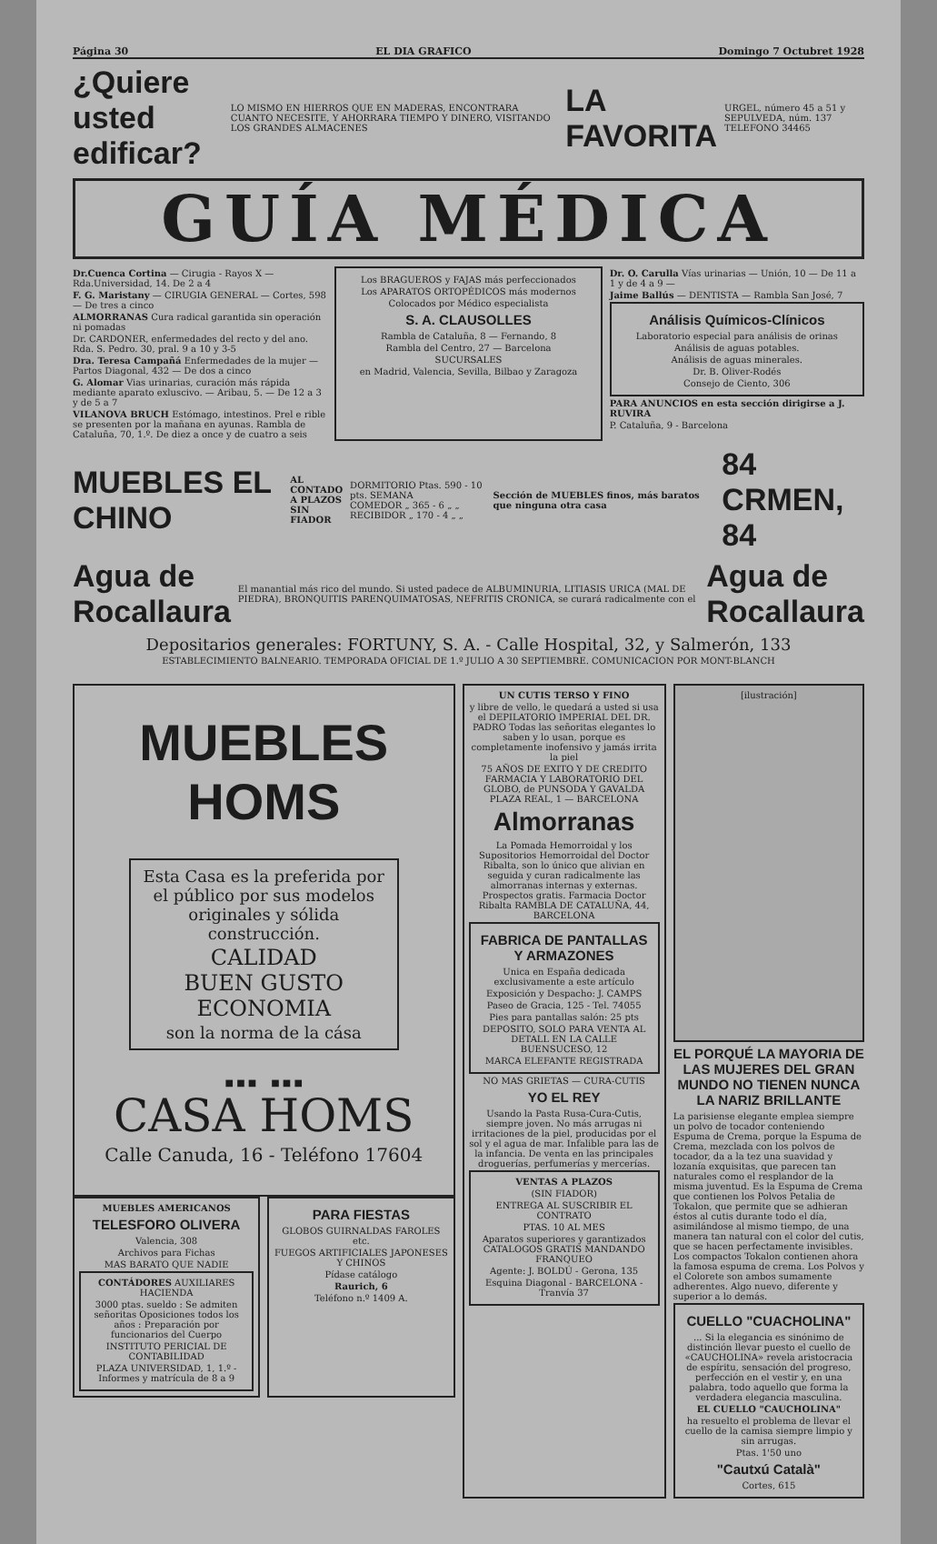Página 30 EL DIA GRAFICO Domingo 7 Octubret 1928
¿Quiere usted edificar? LO MISMO EN HIERROS QUE EN MADERAS, ENCONTRARA CUANTO NECESITE, Y AHORRARA TIEMPO Y DINERO, VISITANDO LOS GRANDES ALMACENES LA FAVORITA URGEL, número 45 a 51 y SEPULVEDA, núm. 137 TELEFONO 34465
GUÍA MÉDICA
Dr.Cuenca Cortina — Cirugia - Rayos X — Rda.Universidad, 14. De 2 a 4
F. G. Maristany — CIRUGIA GENERAL — Cortes, 598 — De tres a cinco
ALMORRANAS Cura radical garantida sin operación ni pomadas
Dr. CARDONER, enfermedades del recto y del ano. Rda. S. Pedro. 30, pral. 9 a 10 y 3-5
Dra. Teresa Campañá Enfermedades de la mujer — Partos Diagonal, 432 — De dos a cinco
G. Alomar Vias urinarias, curación más rápida mediante aparato exluscivo. — Aribau, 5. — De 12 a 3 y de 5 a 7
VILANOVA BRUCH Estómago, intestinos. Prel e rible se presenten por la mañana en ayunas. Rambla de Cataluña, 70, 1.º. De diez a once y de cuatro a seis
Los BRAGUEROS y FAJAS más perfeccionados
Los APARATOS ORTOPÉDICOS más modernos
Colocados por Médico especialista
S. A. CLAUSOLLES
Rambla de Cataluña, 8 — Fernando, 8
Rambla del Centro, 27 — Barcelona
SUCURSALES
en Madrid, Valencia, Sevilla, Bilbao y Zaragoza
Dr. O. Carulla Vías urinarias — Unión, 10 — De 11 a 1 y de 4 a 9 —
Jaime Ballús — DENTISTA — Rambla San José, 7
Análisis Químicos-Clínicos
Laboratorio especial para análisis de orinas
Análisis de aguas potables.
Análisis de aguas minerales.
Dr. B. Oliver-Rodés
Consejo de Ciento, 306
PARA ANUNCIOS en esta sección dirigirse a J. RUVIRA
P. Cataluña, 9 - Barcelona
MUEBLES EL CHINO AL CONTADO
A PLAZOS
SIN FIADOR DORMITORIO Ptas. 590 - 10 pts. SEMANA
COMEDOR „ 365 - 6 „ „
RECIBIDOR „ 170 - 4 „ „ Sección de MUEBLES finos, más baratos que ninguna otra casa 84 CRMEN, 84
Agua de Rocallaura El manantial más rico del mundo. Si usted padece de ALBUMINURIA, LITIASIS URICA (MAL DE PIEDRA), BRONQUITIS PARENQUIMATOSAS, NEFRITIS CRONICA, se curará radicalmente con el Agua de Rocallaura
Depositarios generales: FORTUNY, S. A. - Calle Hospital, 32, y Salmerón, 133
ESTABLECIMIENTO BALNEARIO. TEMPORADA OFICIAL DE 1.º JULIO A 30 SEPTIEMBRE. COMUNICACION POR MONT-BLANCH
MUEBLES HOMS
Esta Casa es la preferida por el público por sus modelos originales y sólida construcción.
CALIDAD
BUEN GUSTO
ECONOMIA
son la norma de la cása
■ ■ ■ ■ ■ ■
CASA HOMS
Calle Canuda, 16 - Teléfono 17604
MUEBLES AMERICANOS
TELESFORO OLIVERA
Valencia, 308
Archivos para Fichas
MAS BARATO QUE NADIE
CONTÁDORES AUXILIARES HACIENDA
3000 ptas. sueldo : Se admiten señoritas Oposiciones todos los años : Preparación por funcionarios del Cuerpo
INSTITUTO PERICIAL DE CONTABILIDAD
PLAZA UNIVERSIDAD, 1, 1.º - Informes y matrícula de 8 a 9
PARA FIESTAS
GLOBOS GUIRNALDAS FAROLES etc.
FUEGOS ARTIFICIALES JAPONESES Y CHINOS
Pídase catálogo
Raurich, 6
Teléfono n.º 1409 A.
UN CUTIS TERSO Y FINO
y libre de vello, le quedará a usted si usa el DEPILATORIO IMPERIAL DEL DR. PADRO Todas las señoritas elegantes lo saben y lo usan, porque es completamente inofensivo y jamás irrita la piel
75 AÑOS DE EXITO Y DE CREDITO FARMACIA Y LABORATORIO DEL GLOBO, de PUNSODA Y GAVALDA PLAZA REAL, 1 — BARCELONA
Almorranas
La Pomada Hemorroidal y los Supositorios Hemorroidal del Doctor Ribalta, son lo único que alivian en seguida y curan radicalmente las almorranas internas y externas. Prospectos gratis. Farmacia Doctor Ribalta RAMBLA DE CATALUÑA, 44, BARCELONA
FABRICA DE PANTALLAS Y ARMAZONES
Unica en España dedicada exclusivamente a este artículo
Exposición y Despacho: J. CAMPS
Paseo de Gracia, 125 - Tel. 74055
Pies para pantallas salón: 25 pts
DEPOSITO, SOLO PARA VENTA AL DETALL EN LA CALLE BUENSUCESO, 12
MARCA ELEFANTE REGISTRADA
NO MAS GRIETAS — CURA-CUTIS
YO EL REY
Usando la Pasta Rusa-Cura-Cutis, siempre joven. No más arrugas ni irritaciones de la piel, producidas por el sol y el agua de mar. Infalible para las de la infancia. De venta en las principales droguerías, perfumerías y mercerías.
VENTAS A PLAZOS
(SIN FIADOR)
ENTREGA AL SUSCRIBIR EL CONTRATO
PTAS. 10 AL MES
Aparatos superiores y garantizados CATALOGOS GRATIS MANDANDO FRANQUEO
Agente: J. BOLDÚ - Gerona, 135
Esquina Diagonal - BARCELONA - Tranvía 37
[ilustración]
EL PORQUÉ LA MAYORIA DE LAS MUJERES DEL GRAN MUNDO NO TIENEN NUNCA LA NARIZ BRILLANTE
La parisiense elegante emplea siempre un polvo de tocador conteniendo Espuma de Crema, porque la Espuma de Crema, mezclada con los polvos de tocador, da a la tez una suavidad y lozanía exquisitas, que parecen tan naturales como el resplandor de la misma juventud. Es la Espuma de Crema que contienen los Polvos Petalia de Tokalon, que permite que se adhieran éstos al cutis durante todo el día, asimilándose al mismo tiempo, de una manera tan natural con el color del cutis, que se hacen perfectamente invisibles. Los compactos Tokalon contienen ahora la famosa espuma de crema. Los Polvos y el Colorete son ambos sumamente adherentes. Algo nuevo, diferente y superior a lo demás.
CUELLO "CUACHOLINA"
... Si la elegancia es sinónimo de distinción llevar puesto el cuello de «CAUCHOLINA» revela aristocracia de espíritu, sensación del progreso, perfección en el vestir y, en una palabra, todo aquello que forma la verdadera elegancia masculina.
EL CUELLO "CAUCHOLINA"
ha resuelto el problema de llevar el cuello de la camisa siempre limpio y sin arrugas.
Ptas. 1'50 uno
"Cautxú Català"
Cortes, 615